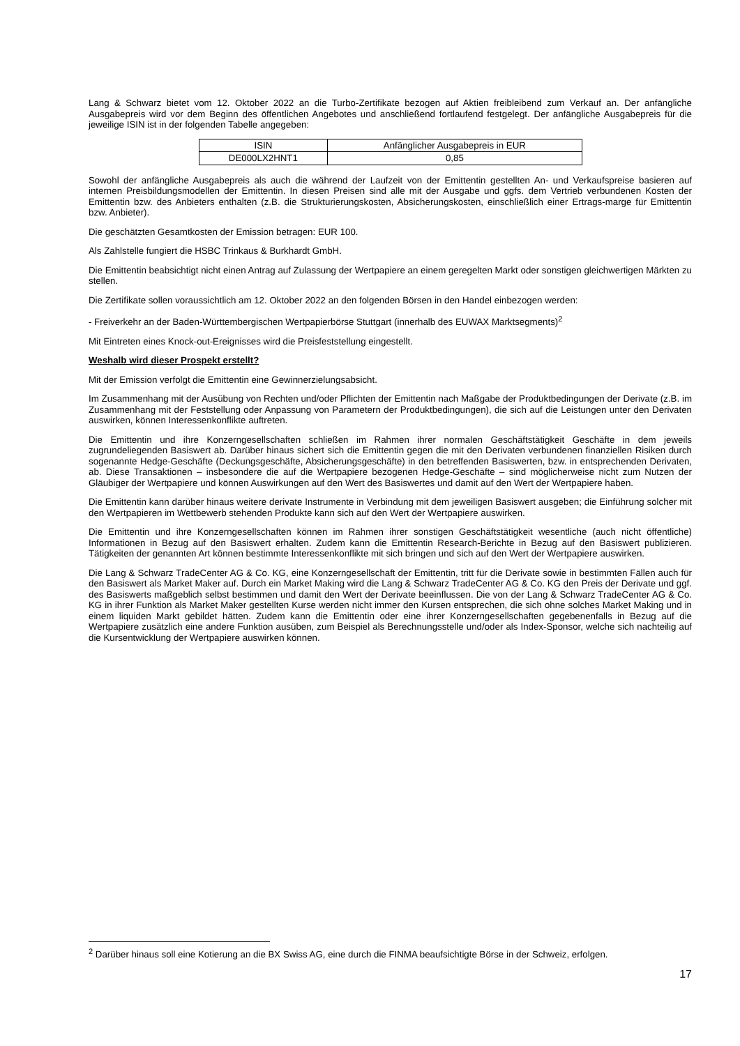Lang & Schwarz bietet vom 12. Oktober 2022 an die Turbo-Zertifikate bezogen auf Aktien freibleibend zum Verkauf an. Der anfängliche Ausgabepreis wird vor dem Beginn des öffentlichen Angebotes und anschließend fortlaufend festgelegt. Der anfängliche Ausgabepreis für die jeweilige ISIN ist in der folgenden Tabelle angegeben:
| ISIN | Anfänglicher Ausgabepreis in EUR |
| DE000LX2HNT1 | 0,85 |
Sowohl der anfängliche Ausgabepreis als auch die während der Laufzeit von der Emittentin gestellten An- und Verkaufspreise basieren auf internen Preisbildungsmodellen der Emittentin. In diesen Preisen sind alle mit der Ausgabe und ggfs. dem Vertrieb verbundenen Kosten der Emittentin bzw. des Anbieters enthalten (z.B. die Strukturierungskosten, Absicherungskosten, einschließlich einer Ertrags-marge für Emittentin bzw. Anbieter).
Die geschätzten Gesamtkosten der Emission betragen: EUR 100.
Als Zahlstelle fungiert die HSBC Trinkaus & Burkhardt GmbH.
Die Emittentin beabsichtigt nicht einen Antrag auf Zulassung der Wertpapiere an einem geregelten Markt oder sonstigen gleichwertigen Märkten zu stellen.
Die Zertifikate sollen voraussichtlich am 12. Oktober 2022 an den folgenden Börsen in den Handel einbezogen werden:
- Freiverkehr an der Baden-Württembergischen Wertpapierbörse Stuttgart (innerhalb des EUWAX Marktsegments)<sup>2</sup>
Mit Eintreten eines Knock-out-Ereignisses wird die Preisfeststellung eingestellt.
Weshalb wird dieser Prospekt erstellt?
Mit der Emission verfolgt die Emittentin eine Gewinnerzielungsabsicht.
Im Zusammenhang mit der Ausübung von Rechten und/oder Pflichten der Emittentin nach Maßgabe der Produktbedingungen der Derivate (z.B. im Zusammenhang mit der Feststellung oder Anpassung von Parametern der Produktbedingungen), die sich auf die Leistungen unter den Derivaten auswirken, können Interessenkonflikte auftreten.
Die Emittentin und ihre Konzerngesellschaften schließen im Rahmen ihrer normalen Geschäftstätigkeit Geschäfte in dem jeweils zugrundeliegenden Basiswert ab. Darüber hinaus sichert sich die Emittentin gegen die mit den Derivaten verbundenen finanziellen Risiken durch sogenannte Hedge-Geschäfte (Deckungsgeschäfte, Absicherungsgeschäfte) in den betreffenden Basiswerten, bzw. in entsprechenden Derivaten, ab. Diese Transaktionen – insbesondere die auf die Wertpapiere bezogenen Hedge-Geschäfte – sind möglicherweise nicht zum Nutzen der Gläubiger der Wertpapiere und können Auswirkungen auf den Wert des Basiswertes und damit auf den Wert der Wertpapiere haben.
Die Emittentin kann darüber hinaus weitere derivate Instrumente in Verbindung mit dem jeweiligen Basiswert ausgeben; die Einführung solcher mit den Wertpapieren im Wettbewerb stehenden Produkte kann sich auf den Wert der Wertpapiere auswirken.
Die Emittentin und ihre Konzerngesellschaften können im Rahmen ihrer sonstigen Geschäftstätigkeit wesentliche (auch nicht öffentliche) Informationen in Bezug auf den Basiswert erhalten. Zudem kann die Emittentin Research-Berichte in Bezug auf den Basiswert publizieren. Tätigkeiten der genannten Art können bestimmte Interessenkonflikte mit sich bringen und sich auf den Wert der Wertpapiere auswirken.
Die Lang & Schwarz TradeCenter AG & Co. KG, eine Konzerngesellschaft der Emittentin, tritt für die Derivate sowie in bestimmten Fällen auch für den Basiswert als Market Maker auf. Durch ein Market Making wird die Lang & Schwarz TradeCenter AG & Co. KG den Preis der Derivate und ggf. des Basiswerts maßgeblich selbst bestimmen und damit den Wert der Derivate beeinflussen. Die von der Lang & Schwarz TradeCenter AG & Co. KG in ihrer Funktion als Market Maker gestellten Kurse werden nicht immer den Kursen entsprechen, die sich ohne solches Market Making und in einem liquiden Markt gebildet hätten. Zudem kann die Emittentin oder eine ihrer Konzerngesellschaften gegebenenfalls in Bezug auf die Wertpapiere zusätzlich eine andere Funktion ausüben, zum Beispiel als Berechnungsstelle und/oder als Index-Sponsor, welche sich nachteilig auf die Kursentwicklung der Wertpapiere auswirken können.
<sup>2</sup> Darüber hinaus soll eine Kotierung an die BX Swiss AG, eine durch die FINMA beaufsichtigte Börse in der Schweiz, erfolgen.
17